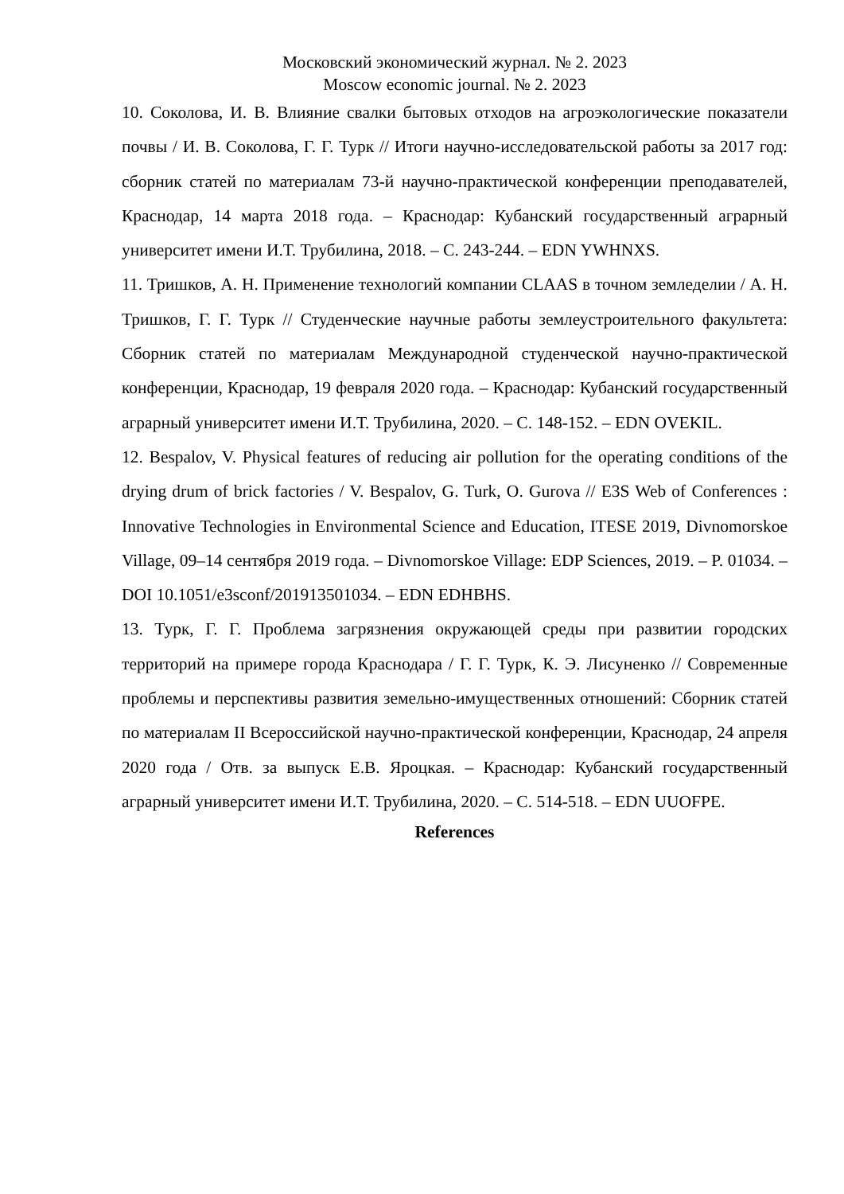Московский экономический журнал. № 2. 2023
Moscow economic journal. № 2. 2023
10. Соколова, И. В. Влияние свалки бытовых отходов на агроэкологические показатели почвы / И. В. Соколова, Г. Г. Турк // Итоги научно-исследовательской работы за 2017 год: сборник статей по материалам 73-й научно-практической конференции преподавателей, Краснодар, 14 марта 2018 года. – Краснодар: Кубанский государственный аграрный университет имени И.Т. Трубилина, 2018. – С. 243-244. – EDN YWHNXS.
11. Тришков, А. Н. Применение технологий компании CLAAS в точном земледелии / А. Н. Тришков, Г. Г. Турк // Студенческие научные работы землеустроительного факультета: Сборник статей по материалам Международной студенческой научно-практической конференции, Краснодар, 19 февраля 2020 года. – Краснодар: Кубанский государственный аграрный университет имени И.Т. Трубилина, 2020. – С. 148-152. – EDN OVEKIL.
12. Bespalov, V. Physical features of reducing air pollution for the operating conditions of the drying drum of brick factories / V. Bespalov, G. Turk, O. Gurova // E3S Web of Conferences : Innovative Technologies in Environmental Science and Education, ITESE 2019, Divnomorskoe Village, 09–14 сентября 2019 года. – Divnomorskoe Village: EDP Sciences, 2019. – P. 01034. – DOI 10.1051/e3sconf/201913501034. – EDN EDHBHS.
13. Турк, Г. Г. Проблема загрязнения окружающей среды при развитии городских территорий на примере города Краснодара / Г. Г. Турк, К. Э. Лисуненко // Современные проблемы и перспективы развития земельно-имущественных отношений: Сборник статей по материалам II Всероссийской научно-практической конференции, Краснодар, 24 апреля 2020 года / Отв. за выпуск Е.В. Яроцкая. – Краснодар: Кубанский государственный аграрный университет имени И.Т. Трубилина, 2020. – С. 514-518. – EDN UUOFPE.
References